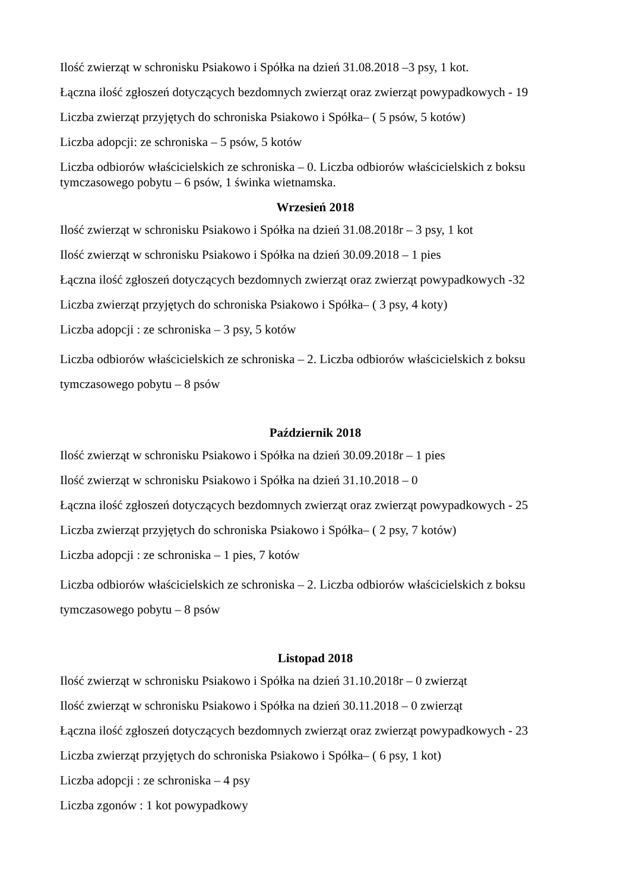Ilość zwierząt w schronisku Psiakowo i Spółka na dzień 31.08.2018 –3 psy, 1 kot.
Łączna ilość zgłoszeń dotyczących bezdomnych zwierząt oraz zwierząt powypadkowych - 19
Liczba zwierząt przyjętych do schroniska Psiakowo i Spółka– ( 5 psów, 5 kotów)
Liczba adopcji: ze schroniska – 5 psów, 5 kotów
Liczba odbiorów właścicielskich ze schroniska – 0. Liczba odbiorów właścicielskich z boksu tymczasowego pobytu – 6 psów, 1 świnka wietnamska.
Wrzesień 2018
Ilość zwierząt w schronisku Psiakowo i Spółka na dzień 31.08.2018r – 3 psy, 1 kot
Ilość zwierząt w schronisku Psiakowo i Spółka na dzień 30.09.2018 – 1 pies
Łączna ilość zgłoszeń dotyczących bezdomnych zwierząt oraz zwierząt powypadkowych -32
Liczba zwierząt przyjętych do schroniska Psiakowo i Spółka– ( 3 psy, 4 koty)
Liczba adopcji : ze schroniska – 3 psy, 5 kotów
Liczba odbiorów właścicielskich ze schroniska – 2. Liczba odbiorów właścicielskich z boksu tymczasowego pobytu – 8 psów
Październik 2018
Ilość zwierząt w schronisku Psiakowo i Spółka na dzień 30.09.2018r – 1 pies
Ilość zwierząt w schronisku Psiakowo i Spółka na dzień 31.10.2018 – 0
Łączna ilość zgłoszeń dotyczących bezdomnych zwierząt oraz zwierząt powypadkowych - 25
Liczba zwierząt przyjętych do schroniska Psiakowo i Spółka– ( 2 psy, 7 kotów)
Liczba adopcji : ze schroniska – 1 pies, 7 kotów
Liczba odbiorów właścicielskich ze schroniska – 2. Liczba odbiorów właścicielskich z boksu tymczasowego pobytu – 8 psów
Listopad 2018
Ilość zwierząt w schronisku Psiakowo i Spółka na dzień 31.10.2018r – 0 zwierząt
Ilość zwierząt w schronisku Psiakowo i Spółka na dzień 30.11.2018 – 0 zwierząt
Łączna ilość zgłoszeń dotyczących bezdomnych zwierząt oraz zwierząt powypadkowych - 23
Liczba zwierząt przyjętych do schroniska Psiakowo i Spółka– ( 6 psy, 1 kot)
Liczba adopcji : ze schroniska – 4 psy
Liczba zgonów : 1 kot powypadkowy